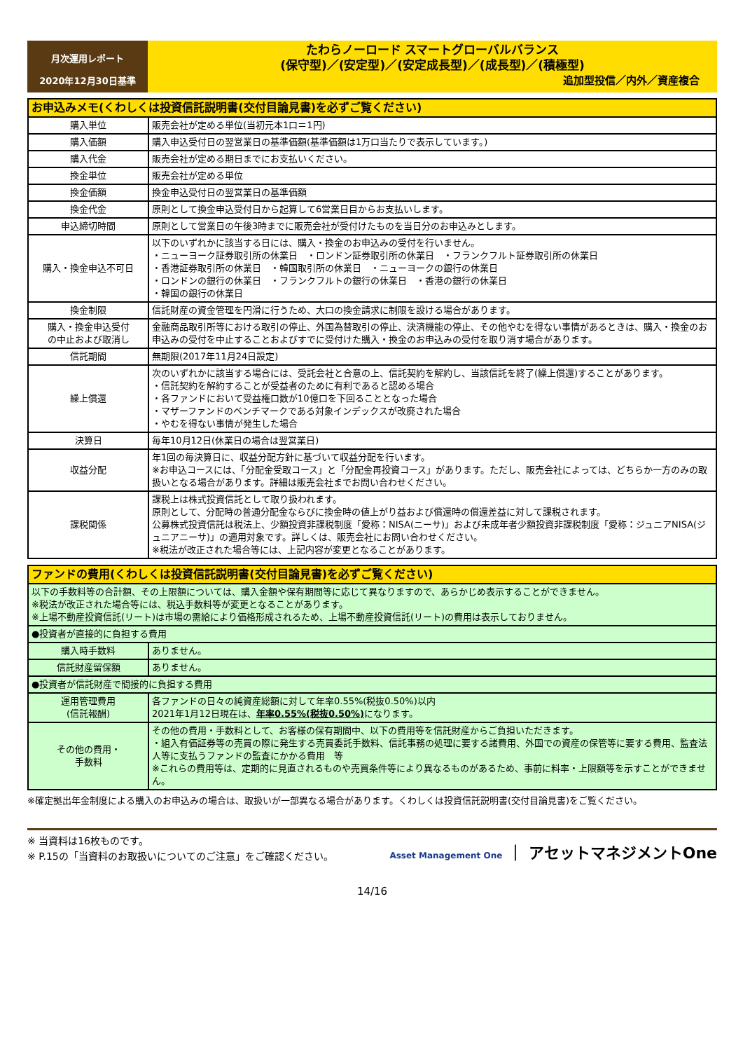月次運用レポート
2020年12月30日基準
たわらノーロード スマートグローバルバランス
(保守型)／(安定型)／(安定成長型)／(成長型)／(積極型)
追加型投信／内外／資産複合
| お申込みメモ(くわしくは投資信託説明書(交付目論見書)を必ずご覧ください) | |
| --- | --- |
| 購入単位 | 販売会社が定める単位(当初元本1口＝1円) |
| 購入価額 | 購入申込受付日の翌営業日の基準価額(基準価額は1万口当たりで表示しています。) |
| 購入代金 | 販売会社が定める期日までにお支払いください。 |
| 換金単位 | 販売会社が定める単位 |
| 換金価額 | 換金申込受付日の翌営業日の基準価額 |
| 換金代金 | 原則として換金申込受付日から起算して6営業日目からお支払いします。 |
| 申込締切時間 | 原則として営業日の午後3時までに販売会社が受付けたものを当日分のお申込みとします。 |
| 購入・換金申込不可日 | 以下のいずれかに該当する日には、購入・換金のお申込みの受付を行いません。 ・ニューヨーク証券取引所の休業日 ・ロンドン証券取引所の休業日 ・フランクフルト証券取引所の休業日 ・香港証券取引所の休業日 ・韓国取引所の休業日 ・ニューヨークの銀行の休業日 ・ロンドンの銀行の休業日 ・フランクフルトの銀行の休業日 ・香港の銀行の休業日 ・韓国の銀行の休業日 |
| 換金制限 | 信託財産の資金管理を円滑に行うため、大口の換金請求に制限を設ける場合があります。 |
| 購入・換金申込受付 の中止および取消し | 金融商品取引所等における取引の停止、外国為替取引の停止、決済機能の停止、その他やむを得ない事情があるときは、購入・換金のお申込みの受付を中止することおよびすでに受付けた購入・換金のお申込みの受付を取り消す場合があります。 |
| 信託期間 | 無期限(2017年11月24日設定) |
| 繰上償還 | 次のいずれかに該当する場合には、受託会社と合意の上、信託契約を解約し、当該信託を終了(繰上償還)することがあります。 ・信託契約を解約することが受益者のために有利であると認める場合 ・各ファンドにおいて受益権口数が10億口を下回ることとなった場合 ・マザーファンドのベンチマークである対象インデックスが改廃された場合 ・やむを得ない事情が発生した場合 |
| 決算日 | 毎年10月12日(休業日の場合は翌営業日) |
| 収益分配 | 年1回の毎決算日に、収益分配方針に基づいて収益分配を行います。 ※お申込コースには、「分配金受取コース」と「分配金再投資コース」があります。ただし、販売会社によっては、どちらか一方のみの取扱いとなる場合があります。詳細は販売会社までお問い合わせください。 |
| 課税関係 | 課税上は株式投資信託として取り扱われます。 原則として、分配時の普通分配金ならびに換金時の値上がり益および償還時の償還差益に対して課税されます。 公募株式投資信託は税法上、少額投資非課税制度「愛称：NISA(ニーサ)」および未成年者少額投資非課税制度「愛称：ジュニアNISA(ジュニアニーサ)」の適用対象です。詳しくは、販売会社にお問い合わせください。 ※税法が改正された場合等には、上記内容が変更となることがあります。 |
| ファンドの費用(くわしくは投資信託説明書(交付目論見書)を必ずご覧ください) | |
| --- | --- |
| 以下の手数料等の合計額、その上限額については、購入金額や保有期間等に応じて異なりますので、あらかじめ表示することができません。 ※税法が改正された場合等には、税込手数料等が変更となることがあります。 ※上場不動産投資信託(リート)は市場の需給により価格形成されるため、上場不動産投資信託(リート)の費用は表示しておりません。 | |
| ●投資者が直接的に負担する費用 | |
| 購入時手数料 | ありません。 |
| 信託財産留保額 | ありません。 |
| ●投資者が信託財産で間接的に負担する費用 | |
| 運用管理費用 (信託報酬) | 各ファンドの日々の純資産総額に対して年率0.55%(税抜0.50%)以内 2021年1月12日現在は、 年率0.55%(税抜0.50%) になります。 |
| その他の費用・ 手数料 | その他の費用・手数料として、お客様の保有期間中、以下の費用等を信託財産からご負担いただきます。 ・組入有価証券等の売買の際に発生する売買委託手数料、信託事務の処理に要する諸費用、外国での資産の保管等に要する費用、監査法人等に支払うファンドの監査にかかる費用 等 ※これらの費用等は、定期的に見直されるものや売買条件等により異なるものがあるため、事前に料率・上限額等を示すことができません。 |
※確定拠出年金制度による購入のお申込みの場合は、取扱いが一部異なる場合があります。くわしくは投資信託説明書(交付目論見書)をご覧ください。
※ 当資料は16枚ものです。
※ P.15の「当資料のお取扱いについてのご注意」をご確認ください。
Asset Management One ｜ アセットマネジメントOne
14/16